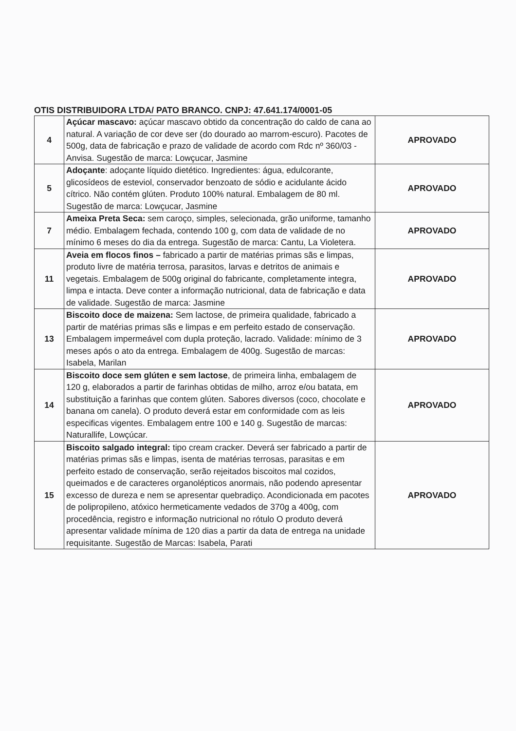OTIS DISTRIBUIDORA LTDA/ PATO BRANCO. CNPJ: 47.641.174/0001-05
| 4 | Açúcar mascavo: açúcar mascavo obtido da concentração do caldo de cana ao natural. A variação de cor deve ser (do dourado ao marrom-escuro). Pacotes de 500g, data de fabricação e prazo de validade de acordo com Rdc nº 360/03 - Anvisa. Sugestão de marca: Lowçucar, Jasmine | APROVADO |
| 5 | Adoçante : adoçante líquido dietético. Ingredientes: água, edulcorante, glicosídeos de esteviol, conservador benzoato de sódio e acidulante ácido cítrico. Não contém glúten. Produto 100% natural. Embalagem de 80 ml. Sugestão de marca: Lowçucar, Jasmine | APROVADO |
| 7 | Ameixa Preta Seca: sem caroço, simples, selecionada, grão uniforme, tamanho médio. Embalagem fechada, contendo 100 g, com data de validade de no mínimo 6 meses do dia da entrega. Sugestão de marca: Cantu, La Violetera. | APROVADO |
| 11 | Aveia em flocos finos – fabricado a partir de matérias primas sãs e limpas, produto livre de matéria terrosa, parasitos, larvas e detritos de animais e vegetais. Embalagem de 500g original do fabricante, completamente integra, limpa e intacta. Deve conter a informação nutricional, data de fabricação e data de validade. Sugestão de marca: Jasmine | APROVADO |
| 13 | Biscoito doce de maizena: Sem lactose, de primeira qualidade, fabricado a partir de matérias primas sãs e limpas e em perfeito estado de conservação. Embalagem impermeável com dupla proteção, lacrado. Validade: mínimo de 3 meses após o ato da entrega. Embalagem de 400g. Sugestão de marcas: Isabela, Marilan | APROVADO |
| 14 | Biscoito doce sem glúten e sem lactose , de primeira linha, embalagem de 120 g, elaborados a partir de farinhas obtidas de milho, arroz e/ou batata, em substituição a farinhas que contem glúten. Sabores diversos (coco, chocolate e banana om canela). O produto deverá estar em conformidade com as leis especificas vigentes. Embalagem entre 100 e 140 g. Sugestão de marcas: Naturallife, Lowçúcar. | APROVADO |
| 15 | Biscoito salgado integral: tipo cream cracker. Deverá ser fabricado a partir de matérias primas sãs e limpas, isenta de matérias terrosas, parasitas e em perfeito estado de conservação, serão rejeitados biscoitos mal cozidos, queimados e de caracteres organolépticos anormais, não podendo apresentar excesso de dureza e nem se apresentar quebradiço. Acondicionada em pacotes de polipropileno, atóxico hermeticamente vedados de 370g a 400g, com procedência, registro e informação nutricional no rótulo O produto deverá apresentar validade mínima de 120 dias a partir da data de entrega na unidade requisitante. Sugestão de Marcas: Isabela, Parati | APROVADO |